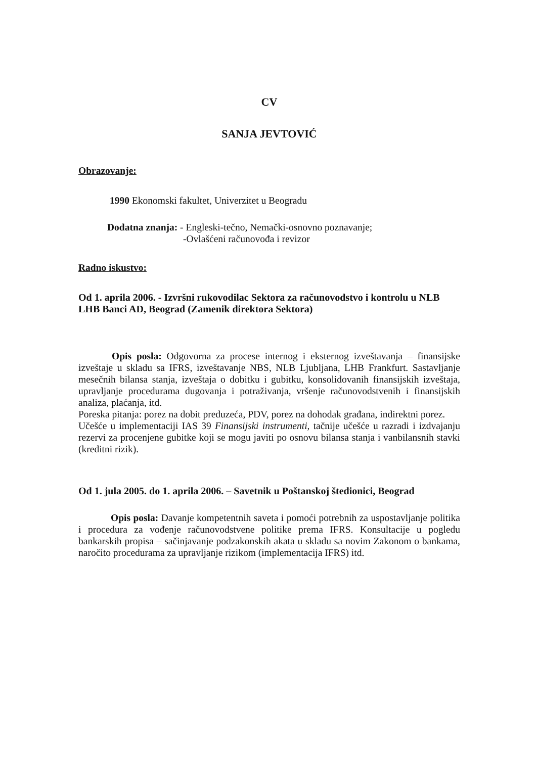CV
SANJA JEVTOVIĆ
Obrazovanje:
1990 Ekonomski fakultet, Univerzitet u Beogradu
Dodatna znanja: - Engleski-tečno, Nemački-osnovno poznavanje;
-Ovlašćeni računovođa i revizor
Radno iskustvo:
Od 1. aprila 2006. - Izvršni rukovodilac Sektora za računovodstvo i kontrolu u NLB LHB Banci AD, Beograd (Zamenik direktora Sektora)
Opis posla: Odgovorna za procese internog i eksternog izveštavanja – finansijske izveštaje u skladu sa IFRS, izveštavanje NBS, NLB Ljubljana, LHB Frankfurt. Sastavljanje mesečnih bilansa stanja, izveštaja o dobitku i gubitku, konsolidovanih finansijskih izveštaja, upravljanje procedurama dugovanja i potraživanja, vršenje računovodstvenih i finansijskih analiza, plaćanja, itd.
Poreska pitanja: porez na dobit preduzeća, PDV, porez na dohodak građana, indirektni porez.
Učešće u implementaciji IAS 39 Finansijski instrumenti, tačnije učešće u razradi i izdvajanju rezervi za procenjene gubitke koji se mogu javiti po osnovu bilansa stanja i vanbilansnih stavki (kreditni rizik).
Od 1. jula 2005. do 1. aprila 2006. – Savetnik u Poštanskoj štedionici, Beograd
Opis posla: Davanje kompetentnih saveta i pomoći potrebnih za uspostavljanje politika i procedura za vođenje računovodstvene politike prema IFRS. Konsultacije u pogledu bankarskih propisa – sačinjavanje podzakonskih akata u skladu sa novim Zakonom o bankama, naročito procedurama za upravljanje rizikom (implementacija IFRS) itd.